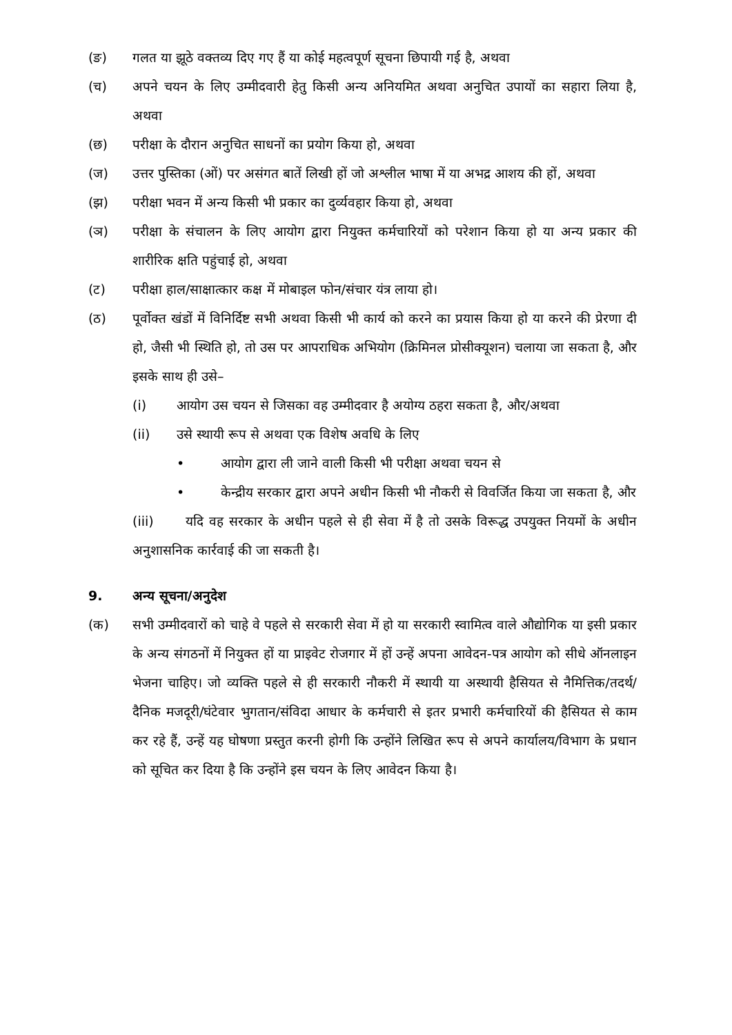(ङ) गलत या झूठे वक्तव्य दिए गए हैं या कोई महत्वपूर्ण सूचना छिपायी गई है, अथवा
(च) अपने चयन के लिए उम्मीदवारी हेतु किसी अन्य अनियमित अथवा अनुचित उपायों का सहारा लिया है, अथवा
(छ) परीक्षा के दौरान अनुचित साधनों का प्रयोग किया हो, अथवा
(ज) उत्तर पुस्तिका (ओं) पर असंगत बातें लिखी हों जो अश्लील भाषा में या अभद्र आशय की हों, अथवा
(झ) परीक्षा भवन में अन्य किसी भी प्रकार का दुर्व्यवहार किया हो, अथवा
(ञ) परीक्षा के संचालन के लिए आयोग द्वारा नियुक्त कर्मचारियों को परेशान किया हो या अन्य प्रकार की शारीरिक क्षति पहुंचाई हो, अथवा
(ट) परीक्षा हाल/साक्षात्कार कक्ष में मोबाइल फोन/संचार यंत्र लाया हो।
(ठ) पूर्वोक्त खंडों में विनिर्दिष्ट सभी अथवा किसी भी कार्य को करने का प्रयास किया हो या करने की प्रेरणा दी हो, जैसी भी स्थिति हो, तो उस पर आपराधिक अभियोग (क्रिमिनल प्रोसीक्यूशन) चलाया जा सकता है, और इसके साथ ही उसे–
(i) आयोग उस चयन से जिसका वह उम्मीदवार है अयोग्य ठहरा सकता है, और/अथवा
(ii) उसे स्थायी रूप से अथवा एक विशेष अवधि के लिए
• आयोग द्वारा ली जाने वाली किसी भी परीक्षा अथवा चयन से
• केन्द्रीय सरकार द्वारा अपने अधीन किसी भी नौकरी से विवर्जित किया जा सकता है, और
(iii) यदि वह सरकार के अधीन पहले से ही सेवा में है तो उसके विरूद्ध उपयुक्त नियमों के अधीन अनुशासनिक कार्रवाई की जा सकती है।
9. अन्य सूचना/अनुदेश
(क) सभी उम्मीदवारों को चाहे वे पहले से सरकारी सेवा में हो या सरकारी स्वामित्व वाले औद्योगिक या इसी प्रकार के अन्य संगठनों में नियुक्त हों या प्राइवेट रोजगार में हों उन्हें अपना आवेदन-पत्र आयोग को सीधे ऑनलाइन भेजना चाहिए। जो व्यक्ति पहले से ही सरकारी नौकरी में स्थायी या अस्थायी हैसियत से नैमित्तिक/तदर्थ/दैनिक मजदूरी/घंटेवार भुगतान/संविदा आधार के कर्मचारी से इतर प्रभारी कर्मचारियों की हैसियत से काम कर रहे हैं, उन्हें यह घोषणा प्रस्तुत करनी होगी कि उन्होंने लिखित रूप से अपने कार्यालय/विभाग के प्रधान को सूचित कर दिया है कि उन्होंने इस चयन के लिए आवेदन किया है।